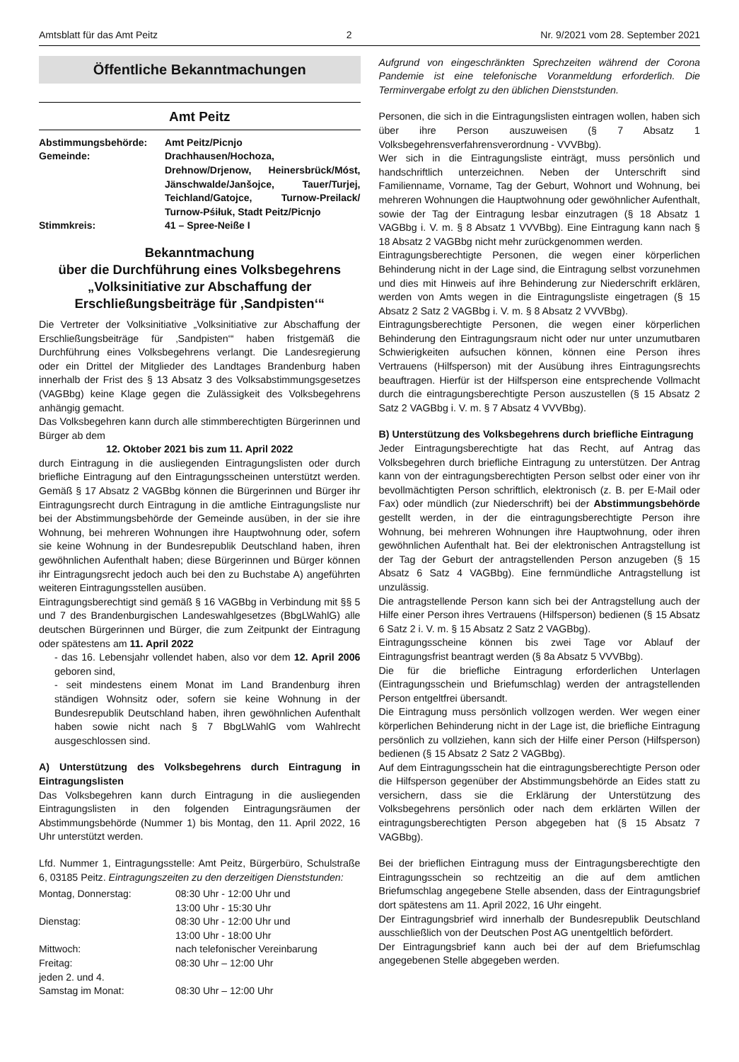Amtsblatt für das Amt Peitz 2 Nr. 9/2021 vom 28. September 2021
Öffentliche Bekanntmachungen
Amt Peitz
| Abstimmungsbehörde: | Amt Peitz/Picnjo |
| Gemeinde: | Drachhausen/Hochoza, Drehnow/Drjenow, Heinersbrück/Móst, Jänschwalde/Janšojce, Tauer/Turjej, Teichland/Gatojce, Turnow-Preilack/ Turnow-Pśiłuk, Stadt Peitz/Picnjo |
| Stimmkreis: | 41 – Spree-Neiße I |
Bekanntmachung
über die Durchführung eines Volksbegehrens
„Volksinitiative zur Abschaffung der
Erschließungsbeiträge für ‚Sandpisten‘“
Die Vertreter der Volksinitiative „Volksinitiative zur Abschaffung der Erschließungsbeiträge für ‚Sandpisten‘“ haben fristgemäß die Durchführung eines Volksbegehrens verlangt. Die Landesregierung oder ein Drittel der Mitglieder des Landtages Brandenburg haben innerhalb der Frist des § 13 Absatz 3 des Volksabstimmungsgesetzes (VAGBbg) keine Klage gegen die Zulässigkeit des Volksbegehrens anhängig gemacht.
Das Volksbegehren kann durch alle stimmberechtigten Bürgerinnen und Bürger ab dem
12. Oktober 2021 bis zum 11. April 2022
durch Eintragung in die ausliegenden Eintragungslisten oder durch briefliche Eintragung auf den Eintragungsscheinen unterstützt werden. Gemäß § 17 Absatz 2 VAGBbg können die Bürgerinnen und Bürger ihr Eintragungsrecht durch Eintragung in die amtliche Eintragungsliste nur bei der Abstimmungsbehörde der Gemeinde ausüben, in der sie ihre Wohnung, bei mehreren Wohnungen ihre Hauptwohnung oder, sofern sie keine Wohnung in der Bundesrepublik Deutschland haben, ihren gewöhnlichen Aufenthalt haben; diese Bürgerinnen und Bürger können ihr Eintragungsrecht jedoch auch bei den zu Buchstabe A) angeführten weiteren Eintragungsstellen ausüben.
Eintragungsberechtigt sind gemäß § 16 VAGBbg in Verbindung mit §§ 5 und 7 des Brandenburgischen Landeswahlgesetzes (BbgLWahlG) alle deutschen Bürgerinnen und Bürger, die zum Zeitpunkt der Eintragung oder spätestens am 11. April 2022
- das 16. Lebensjahr vollendet haben, also vor dem 12. April 2006 geboren sind,
- seit mindestens einem Monat im Land Brandenburg ihren ständigen Wohnsitz oder, sofern sie keine Wohnung in der Bundesrepublik Deutschland haben, ihren gewöhnlichen Aufenthalt haben sowie nicht nach § 7 BbgLWahlG vom Wahlrecht ausgeschlossen sind.
A) Unterstützung des Volksbegehrens durch Eintragung in Eintragungslisten
Das Volksbegehren kann durch Eintragung in die ausliegenden Eintragungslisten in den folgenden Eintragungsräumen der Abstimmungsbehörde (Nummer 1) bis Montag, den 11. April 2022, 16 Uhr unterstützt werden.
Lfd. Nummer 1, Eintragungsstelle: Amt Peitz, Bürgerbüro, Schulstraße 6, 03185 Peitz. Eintragungszeiten zu den derzeitigen Dienststunden:
| Montag, Donnerstag: | 08:30 Uhr - 12:00 Uhr und 13:00 Uhr - 15:30 Uhr |
| Dienstag: | 08:30 Uhr - 12:00 Uhr und 13:00 Uhr - 18:00 Uhr |
| Mittwoch: | nach telefonischer Vereinbarung |
| Freitag: | 08:30 Uhr – 12:00 Uhr |
| jeden 2. und 4. Samstag im Monat: | 08:30 Uhr – 12:00 Uhr |
Aufgrund von eingeschränkten Sprechzeiten während der Corona Pandemie ist eine telefonische Voranmeldung erforderlich. Die Terminvergabe erfolgt zu den üblichen Dienststunden.
Personen, die sich in die Eintragungslisten eintragen wollen, haben sich über ihre Person auszuweisen (§ 7 Absatz 1 Volksbegehrensverfahrensverordnung - VVVBbg).
Wer sich in die Eintragungsliste einträgt, muss persönlich und handschriftlich unterzeichnen. Neben der Unterschrift sind Familienname, Vorname, Tag der Geburt, Wohnort und Wohnung, bei mehreren Wohnungen die Hauptwohnung oder gewöhnlicher Aufenthalt, sowie der Tag der Eintragung lesbar einzutragen (§ 18 Absatz 1 VAGBbg i. V. m. § 8 Absatz 1 VVVBbg). Eine Eintragung kann nach § 18 Absatz 2 VAGBbg nicht mehr zurückgenommen werden.
Eintragungsberechtigte Personen, die wegen einer körperlichen Behinderung nicht in der Lage sind, die Eintragung selbst vorzunehmen und dies mit Hinweis auf ihre Behinderung zur Niederschrift erklären, werden von Amts wegen in die Eintragungsliste eingetragen (§ 15 Absatz 2 Satz 2 VAGBbg i. V. m. § 8 Absatz 2 VVVBbg).
Eintragungsberechtigte Personen, die wegen einer körperlichen Behinderung den Eintragungsraum nicht oder nur unter unzumutbaren Schwierigkeiten aufsuchen können, können eine Person ihres Vertrauens (Hilfsperson) mit der Ausübung ihres Eintragungsrechts beauftragen. Hierfür ist der Hilfsperson eine entsprechende Vollmacht durch die eintragungsberechtigte Person auszustellen (§ 15 Absatz 2 Satz 2 VAGBbg i. V. m. § 7 Absatz 4 VVVBbg).
B) Unterstützung des Volksbegehrens durch briefliche Eintragung
Jeder Eintragungsberechtigte hat das Recht, auf Antrag das Volksbegehren durch briefliche Eintragung zu unterstützen. Der Antrag kann von der eintragungsberechtigten Person selbst oder einer von ihr bevollmächtigten Person schriftlich, elektronisch (z. B. per E-Mail oder Fax) oder mündlich (zur Niederschrift) bei der Abstimmungsbehörde gestellt werden, in der die eintragungsberechtigte Person ihre Wohnung, bei mehreren Wohnungen ihre Hauptwohnung, oder ihren gewöhnlichen Aufenthalt hat. Bei der elektronischen Antragstellung ist der Tag der Geburt der antragstellenden Person anzugeben (§ 15 Absatz 6 Satz 4 VAGBbg). Eine fernmündliche Antragstellung ist unzulässig.
Die antragstellende Person kann sich bei der Antragstellung auch der Hilfe einer Person ihres Vertrauens (Hilfsperson) bedienen (§ 15 Absatz 6 Satz 2 i. V. m. § 15 Absatz 2 Satz 2 VAGBbg).
Eintragungsscheine können bis zwei Tage vor Ablauf der Eintragungsfrist beantragt werden (§ 8a Absatz 5 VVVBbg).
Die für die briefliche Eintragung erforderlichen Unterlagen (Eintragungsschein und Briefumschlag) werden der antragstellenden Person entgeltfrei übersandt.
Die Eintragung muss persönlich vollzogen werden. Wer wegen einer körperlichen Behinderung nicht in der Lage ist, die briefliche Eintragung persönlich zu vollziehen, kann sich der Hilfe einer Person (Hilfsperson) bedienen (§ 15 Absatz 2 Satz 2 VAGBbg).
Auf dem Eintragungsschein hat die eintragungsberechtigte Person oder die Hilfsperson gegenüber der Abstimmungsbehörde an Eides statt zu versichern, dass sie die Erklärung der Unterstützung des Volksbegehrens persönlich oder nach dem erklärten Willen der eintragungsberechtigten Person abgegeben hat (§ 15 Absatz 7 VAGBbg).
Bei der brieflichen Eintragung muss der Eintragungsberechtigte den Eintragungsschein so rechtzeitig an die auf dem amtlichen Briefumschlag angegebene Stelle absenden, dass der Eintragungsbrief dort spätestens am 11. April 2022, 16 Uhr eingeht.
Der Eintragungsbrief wird innerhalb der Bundesrepublik Deutschland ausschließlich von der Deutschen Post AG unentgeltlich befördert.
Der Eintragungsbrief kann auch bei der auf dem Briefumschlag angegebenen Stelle abgegeben werden.